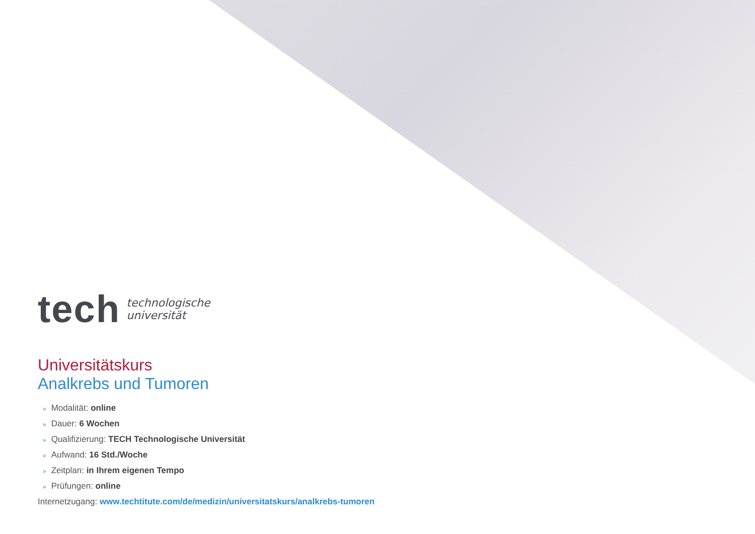tech
technologische
universität
Universitätskurs
Analkrebs und Tumoren
» Modalität: online
» Dauer: 6 Wochen
» Qualifizierung: TECH Technologische Universität
» Aufwand: 16 Std./Woche
» Zeitplan: in Ihrem eigenen Tempo
» Prüfungen: online
Internetzugang: www.techtitute.com/de/medizin/universitatskurs/analkrebs-tumoren